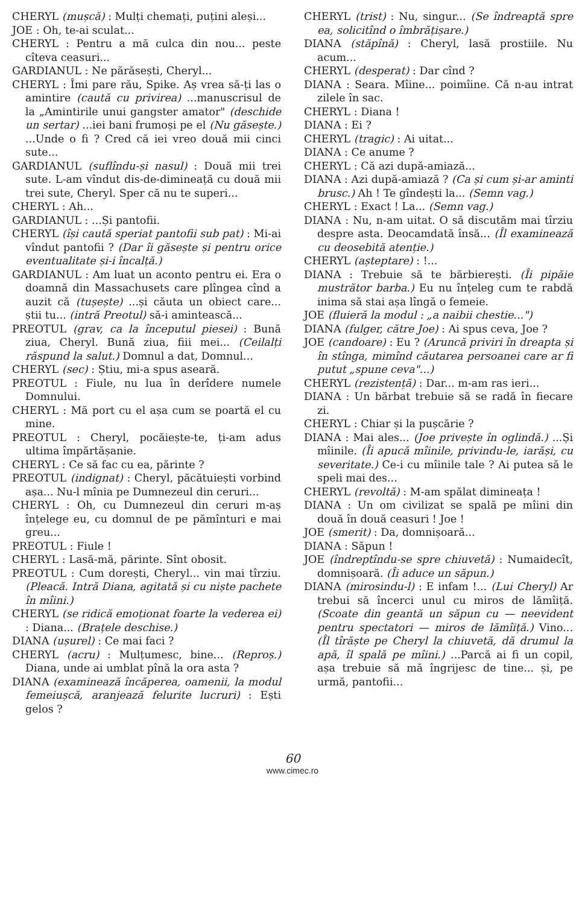CHERYL (mușcă) : Mulți chemați, puțini aleși...
JOE : Oh, te-ai sculat...
CHERYL : Pentru a mă culca din nou... peste cîteva ceasuri...
GARDIANUL : Ne părăsești, Cheryl...
CHERYL : Îmi pare rău, Spike. Aș vrea să-ți las o amintire (caută cu privirea) ...manuscrisul de la „Amintirile unui gangster amator" (deschide un sertar) ...iei bani frumoși pe el (Nu găsește.) ...Unde o fi ? Cred că iei vreo două mii cinci sute...
GARDIANUL (suflîndu-și nasul) : Două mii trei sute. L-am vîndut dis-de-dimineață cu două mii trei sute, Cheryl. Sper că nu te superi...
CHERYL : Ah...
GARDIANUL : ...Și pantofii.
CHERYL (își caută speriat pantofii sub pat) : Mi-ai vîndut pantofii ? (Dar îi găsește și pentru orice eventualitate și-i încalță.)
GARDIANUL : Am luat un aconto pentru ei. Era o doamnă din Massachusets care plîngea cînd a auzit că (tușește) ...și căuta un obiect care... știi tu... (intră Preotul) să-i amintească...
PREOTUL (grav, ca la începutul piesei) : Bună ziua, Cheryl. Bună ziua, fiii mei... (Ceilalți răspund la salut.) Domnul a dat, Domnul...
CHERYL (sec) : Știu, mi-a spus aseară.
PREOTUL : Fiule, nu lua în derîdere numele Domnului.
CHERYL : Mă port cu el așa cum se poartă el cu mine.
PREOTUL : Cheryl, pocăiește-te, ți-am adus ultima împărtășanie.
CHERYL : Ce să fac cu ea, părinte ?
PREOTUL (indignat) : Cheryl, păcătuiești vorbind așa... Nu-l mînia pe Dumnezeul din ceruri...
CHERYL : Oh, cu Dumnezeul din ceruri m-aș înțelege eu, cu domnul de pe pămînturi e mai greu...
PREOTUL : Fiule !
CHERYL : Lasă-mă, părinte. Sînt obosit.
PREOTUL : Cum dorești, Cheryl... vin mai tîrziu. (Pleacă. Intră Diana, agitată și cu niște pachete în mîini.)
CHERYL (se ridică emoționat foarte la vederea ei) : Diana... (Brațele deschise.)
DIANA (ușurel) : Ce mai faci ?
CHERYL (acru) : Mulțumesc, bine... (Reproș.) Diana, unde ai umblat pînă la ora asta ?
DIANA (examinează încăperea, oamenii, la modul femeiușcă, aranjează felurite lucruri) : Ești gelos ?
CHERYL (trist) : Nu, singur... (Se îndreaptă spre ea, solicitînd o îmbrățișare.)
DIANA (stăpînă) : Cheryl, lasă prostiile. Nu acum...
CHERYL (desperat) : Dar cînd ?
DIANA : Seara. Mîine... poimîine. Că n-au intrat zilele în sac.
CHERYL : Diana !
DIANA : Ei ?
CHERYL (tragic) : Ai uitat...
DIANA : Ce anume ?
CHERYL : Că azi după-amiază...
DIANA : Azi după-amiază ? (Ca și cum și-ar aminti brusc.) Ah ! Te gîndești la... (Semn vag.)
CHERYL : Exact ! La... (Semn vag.)
DIANA : Nu, n-am uitat. O să discutăm mai tîrziu despre asta. Deocamdată însă... (Îl examinează cu deosebită atenție.)
CHERYL (așteptare) : !...
DIANA : Trebuie să te bărbierești. (Îi pipăie mustrător barba.) Eu nu înțeleg cum te rabdă inima să stai așa lîngă o femeie.
JOE (fluieră la modul : „a naibii chestie...")
DIANA (fulger, către Joe) : Ai spus ceva, Joe ?
JOE (candoare) : Eu ? (Aruncă priviri în dreapta și în stînga, mimînd căutarea persoanei care ar fi putut „spune ceva"...)
CHERYL (rezistență) : Dar... m-am ras ieri...
DIANA : Un bărbat trebuie să se radă în fiecare zi.
CHERYL : Chiar și la pușcărie ?
DIANA : Mai ales... (Joe privește în oglindă.) ...Și mîinile. (Îi apucă mîinile, privindu-le, iarăși, cu severitate.) Ce-i cu mîinile tale ? Ai putea să le speli mai des...
CHERYL (revoltă) : M-am spălat dimineața !
DIANA : Un om civilizat se spală pe mîini din două în două ceasuri ! Joe !
JOE (smerit) : Da, domnișoară...
DIANA : Săpun !
JOE (îndreptîndu-se spre chiuvetă) : Numaidecît, domnișoară. (Îi aduce un săpun.)
DIANA (mirosindu-l) : E infam !... (Lui Cheryl) Ar trebui să încerci unul cu miros de lămîiță. (Scoate din geantă un săpun cu — neevident pentru spectatori — miros de lămîiță.) Vino... (Îl tîrăște pe Cheryl la chiuvetă, dă drumul la apă, îl spală pe mîini.) ...Parcă ai fi un copil, așa trebuie să mă îngrijesc de tine... și, pe urmă, pantofii...
60
www.cimec.ro